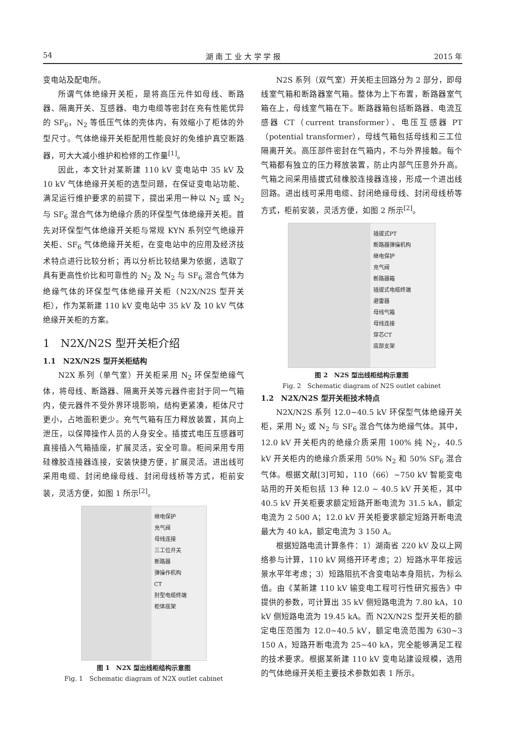54 湖 南 工 业 大 学 学 报 2015 年
变电站及配电所。
所谓气体绝缘开关柜，是将高压元件如母线、断路器、隔离开关、互感器、电力电缆等密封在充有性能优异的 SF<sub>6</sub>，N<sub>2</sub> 等低压气体的壳体内，有效缩小了柜体的外型尺寸。气体绝缘开关柜配用性能良好的免维护真空断路器，可大大减小维护和检修的工作量<sup>[1]</sup>。
因此，本文针对某新建 110 kV 变电站中 35 kV 及 10 kV 气体绝缘开关柜的选型问题，在保证变电站功能、满足运行维护要求的前提下，提出采用一种以 N<sub>2</sub> 或 N<sub>2</sub> 与 SF<sub>6</sub> 混合气体为绝缘介质的环保型气体绝缘开关柜。首先对环保型气体绝缘开关柜与常规 KYN 系列空气绝缘开关柜、SF<sub>6</sub> 气体绝缘开关柜，在变电站中的应用及经济技术特点进行比较分析；再以分析比较结果为依据，选取了具有更高性价比和可靠性的 N<sub>2</sub> 及 N<sub>2</sub> 与 SF<sub>6</sub> 混合气体为绝缘气体的环保型气体绝缘开关柜（N2X/N2S 型开关柜），作为某新建 110 kV 变电站中 35 kV 及 10 kV 气体绝缘开关柜的方案。
1　N2X/N2S 型开关柜介绍
1.1　N2X/N2S 型开关柜结构
N2X 系列（单气室）开关柜采用 N<sub>2</sub> 环保型绝缘气体，将母线、断路器、隔离开关等元器件密封于同一气箱内，使元器件不受外界环境影响，结构更紧凑，柜体尺寸更小，占地面积更少。充气气箱有压力释放装置，其向上泄压，以保障操作人员的人身安全。插拔式电压互感器可直接插入气箱插座，扩展灵活，安全可靠。柜间采用专用硅橡胶连接器连接，安装快捷方便，扩展灵活。进出线可采用电缆、封闭绝缘母线、封闭母线桥等方式，柜前安装，灵活方便，如图 1 所示<sup>[2]</sup>。
继电保护
充气阀
母线连接
三工位开关
断路器
弹操作机构
CT
肘型电缆终端
柜体底架
图 1　N2X 型出线柜结构示意图
Fig. 1　Schematic diagram of N2X outlet cabinet
N2S 系列（双气室）开关柜主回路分为 2 部分，即母线室气箱和断路器室气箱。整体为上下布置，断路器室气箱在上，母线室气箱在下。断路器箱包括断路器、电流互感器 CT（current transformer）、电压互感器 PT（potential transformer），母线气箱包括母线和三工位隔离开关。高压部件密封在气箱内，不与外界接触。每个气箱都有独立的压力释放装置，防止内部气压意外升高。气箱之间采用插拔式硅橡胶连接器连接，形成一个进出线回路。进出线可采用电缆、封闭绝缘母线、封闭母线桥等方式，柜前安装，灵活方便，如图 2 所示<sup>[2]</sup>。
插拔式PT
断路器弹操机构
继电保护
充气阀
断路器箱
插拔式电缆终端
避雷器
母线气箱
母线连接
穿芯CT
底部支架
图 2　N2S 型出线柜结构示意图
Fig. 2　Schematic diagram of N2S outlet cabinet
1.2　N2X/N2S 型开关柜技术特点
N2X/N2S 系列 12.0~40.5 kV 环保型气体绝缘开关柜，采用 N<sub>2</sub> 或 N<sub>2</sub> 与 SF<sub>6</sub> 混合气体为绝缘气体。其中，12.0 kV 开关柜内的绝缘介质采用 100% 纯 N<sub>2</sub>，40.5 kV 开关柜内的绝缘介质采用 50% N<sub>2</sub> 和 50% SF<sub>6</sub> 混合气体。根据文献[3]可知，110（66）~750 kV 智能变电站用的开关柜包括 13 种 12.0 ~ 40.5 kV 开关柜，其中 40.5 kV 开关柜要求额定短路开断电流为 31.5 kA，额定电流为 2 500 A；12.0 kV 开关柜要求额定短路开断电流最大为 40 kA，额定电流为 3 150 A。
根据短路电流计算条件：1）湖南省 220 kV 及以上网络参与计算，110 kV 网络开环考虑；2）短路水平年按远景水平年考虑；3）短路阻抗不含变电站本身阻抗，为标么值。由《某新建 110 kV 输变电工程可行性研究报告》中提供的参数，可计算出 35 kV 侧短路电流为 7.80 kA，10 kV 侧短路电流为 19.45 kA。而 N2X/N2S 型开关柜的额定电压范围为 12.0~40.5 kV，额定电流范围为 630~3 150 A，短路开断电流为 25~40 kA，完全能够满足工程的技术要求。根据某新建 110 kV 变电站建设规模，选用的气体绝缘开关柜主要技术参数如表 1 所示。